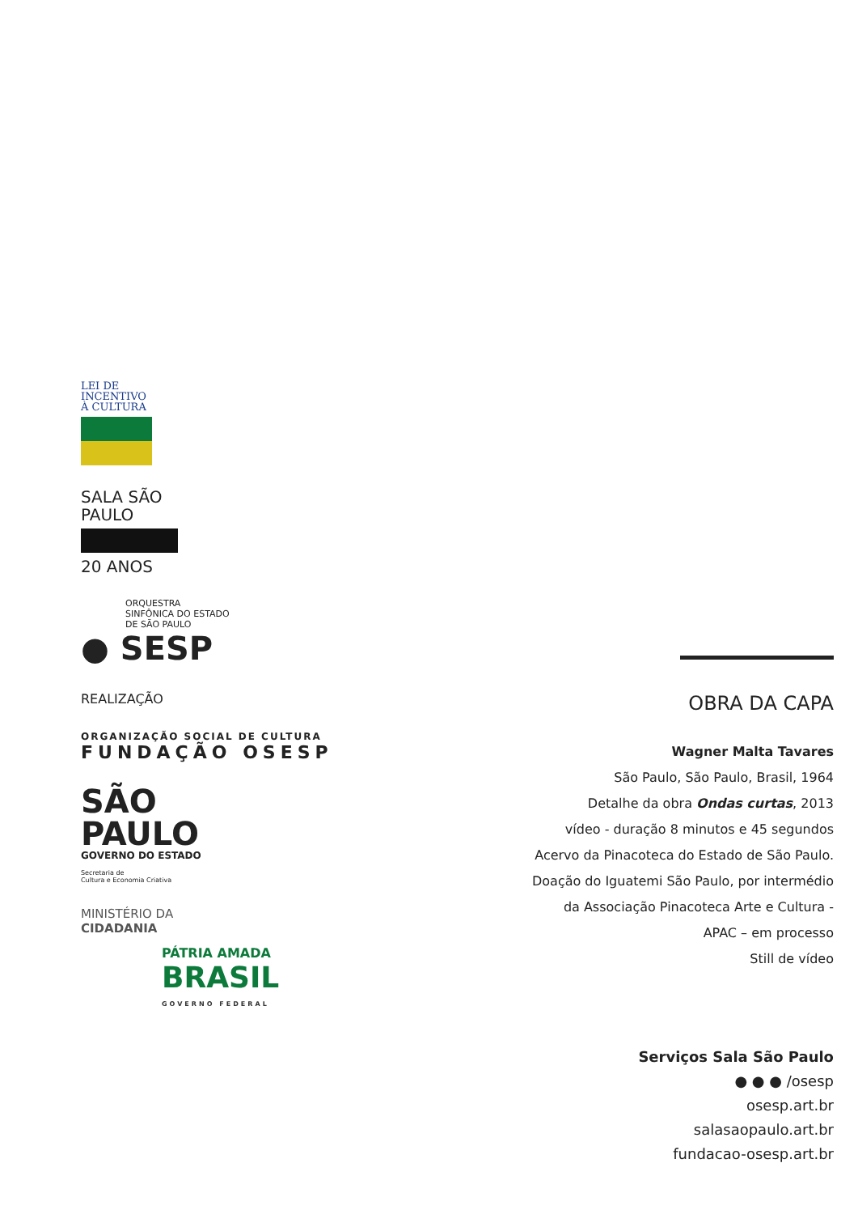LEI DE
INCENTIVO
À CULTURA
SALA SÃO
PAULO
20 ANOS
ORQUESTRA
SINFÔNICA DO ESTADO
DE SÃO PAULO
● SESP
REALIZAÇÃO
ORGANIZAÇÃO SOCIAL DE CULTURA
FUNDAÇÃO OSESP
SÃO
PAULO
GOVERNO DO ESTADO
Secretaria de
Cultura e Economia Criativa
MINISTÉRIO DA
CIDADANIA
PÁTRIA AMADA
BRASIL
GOVERNO FEDERAL
OBRA DA CAPA
Wagner Malta Tavares
São Paulo, São Paulo, Brasil, 1964
Detalhe da obra Ondas curtas, 2013
vídeo - duração 8 minutos e 45 segundos
Acervo da Pinacoteca do Estado de São Paulo.
Doação do Iguatemi São Paulo, por intermédio
da Associação Pinacoteca Arte e Cultura -
APAC – em processo
Still de vídeo
Serviços Sala São Paulo
● ● ● /osesp
osesp.art.br
salasaopaulo.art.br
fundacao-osesp.art.br